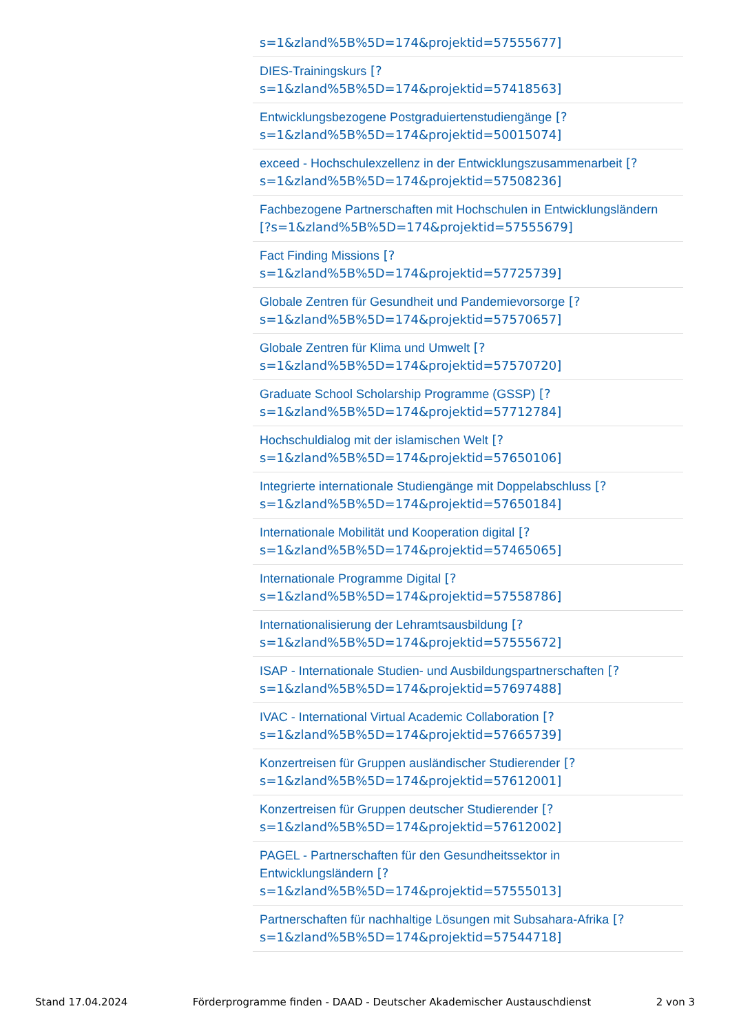s=1&zland%5B%5D=174&projektid=57555677]
DIES-Trainingskurs [?
s=1&zland%5B%5D=174&projektid=57418563]
Entwicklungsbezogene Postgraduiertenstudiengänge [?
s=1&zland%5B%5D=174&projektid=50015074]
exceed - Hochschulexzellenz in der Entwicklungszusammenarbeit [?
s=1&zland%5B%5D=174&projektid=57508236]
Fachbezogene Partnerschaften mit Hochschulen in Entwicklungsländern
[?s=1&zland%5B%5D=174&projektid=57555679]
Fact Finding Missions [?
s=1&zland%5B%5D=174&projektid=57725739]
Globale Zentren für Gesundheit und Pandemievorsorge [?
s=1&zland%5B%5D=174&projektid=57570657]
Globale Zentren für Klima und Umwelt [?
s=1&zland%5B%5D=174&projektid=57570720]
Graduate School Scholarship Programme (GSSP) [?
s=1&zland%5B%5D=174&projektid=57712784]
Hochschuldialog mit der islamischen Welt [?
s=1&zland%5B%5D=174&projektid=57650106]
Integrierte internationale Studiengänge mit Doppelabschluss [?
s=1&zland%5B%5D=174&projektid=57650184]
Internationale Mobilität und Kooperation digital [?
s=1&zland%5B%5D=174&projektid=57465065]
Internationale Programme Digital [?
s=1&zland%5B%5D=174&projektid=57558786]
Internationalisierung der Lehramtsausbildung [?
s=1&zland%5B%5D=174&projektid=57555672]
ISAP - Internationale Studien- und Ausbildungspartnerschaften [?
s=1&zland%5B%5D=174&projektid=57697488]
IVAC - International Virtual Academic Collaboration [?
s=1&zland%5B%5D=174&projektid=57665739]
Konzertreisen für Gruppen ausländischer Studierender [?
s=1&zland%5B%5D=174&projektid=57612001]
Konzertreisen für Gruppen deutscher Studierender [?
s=1&zland%5B%5D=174&projektid=57612002]
PAGEL - Partnerschaften für den Gesundheitssektor in
Entwicklungsländern [?
s=1&zland%5B%5D=174&projektid=57555013]
Partnerschaften für nachhaltige Lösungen mit Subsahara-Afrika [?
s=1&zland%5B%5D=174&projektid=57544718]
Stand 17.04.2024 Förderprogramme finden - DAAD - Deutscher Akademischer Austauschdienst 2 von 3